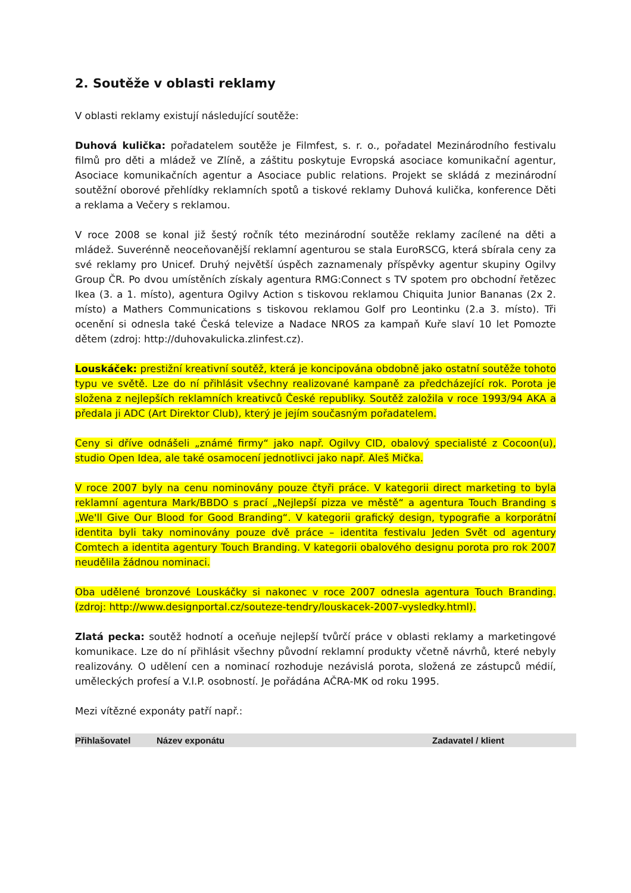2. Soutěže v oblasti reklamy
V oblasti reklamy existují následující soutěže:
Duhová kulička: pořadatelem soutěže je Filmfest, s. r. o., pořadatel Mezinárodního festivalu filmů pro děti a mládež ve Zlíně, a záštitu poskytuje Evropská asociace komunikační agentur, Asociace komunikačních agentur a Asociace public relations. Projekt se skládá z mezinárodní soutěžní oborové přehlídky reklamních spotů a tiskové reklamy Duhová kulička, konference Děti a reklama a Večery s reklamou.
V roce 2008 se konal již šestý ročník této mezinárodní soutěže reklamy zacílené na děti a mládež. Suverénně neoceňovanější reklamní agenturou se stala EuroRSCG, která sbírala ceny za své reklamy pro Unicef. Druhý největší úspěch zaznamenaly příspěvky agentur skupiny Ogilvy Group ČR. Po dvou umístěních získaly agentura RMG:Connect s TV spotem pro obchodní řetězec Ikea (3. a 1. místo), agentura Ogilvy Action s tiskovou reklamou Chiquita Junior Bananas (2x 2. místo) a Mathers Communications s tiskovou reklamou Golf pro Leontinku (2.a 3. místo). Tři ocenění si odnesla také Česká televize a Nadace NROS za kampaň Kuře slaví 10 let Pomozte dětem (zdroj: http://duhovakulicka.zlinfest.cz).
Louskáček: prestižní kreativní soutěž, která je koncipována obdobně jako ostatní soutěže tohoto typu ve světě. Lze do ní přihlásit všechny realizované kampaně za předcházející rok. Porota je složena z nejlepších reklamních kreativců České republiky. Soutěž založila v roce 1993/94 AKA a předala ji ADC (Art Direktor Club), který je jejím současným pořadatelem.
Ceny si dříve odnášeli „známé firmy“ jako např. Ogilvy CID, obalový specialisté z Cocoon(u), studio Open Idea, ale také osamocení jednotlivci jako např. Aleš Mička.
V roce 2007 byly na cenu nominovány pouze čtyři práce. V kategorii direct marketing to byla reklamní agentura Mark/BBDO s prací „Nejlepší pizza ve městě“ a agentura Touch Branding s „We'll Give Our Blood for Good Branding“. V kategorii grafický design, typografie a korporátní identita byli taky nominovány pouze dvě práce – identita festivalu Jeden Svět od agentury Comtech a identita agentury Touch Branding. V kategorii obalového designu porota pro rok 2007 neudělila žádnou nominaci.
Oba udělené bronzové Louskáčky si nakonec v roce 2007 odnesla agentura Touch Branding. (zdroj: http://www.designportal.cz/souteze-tendry/louskacek-2007-vysledky.html).
Zlatá pecka: soutěž hodnotí a oceňuje nejlepší tvůrčí práce v oblasti reklamy a marketingové komunikace. Lze do ní přihlásit všechny původní reklamní produkty včetně návrhů, které nebyly realizovány. O udělení cen a nominací rozhoduje nezávislá porota, složená ze zástupců médií, uměleckých profesí a V.I.P. osobností. Je pořádána AČRA-MK od roku 1995.
Mezi vítězné exponáty patří např.:
| Přihlašovatel | Název exponátu | Zadavatel / klient |
| --- | --- | --- |